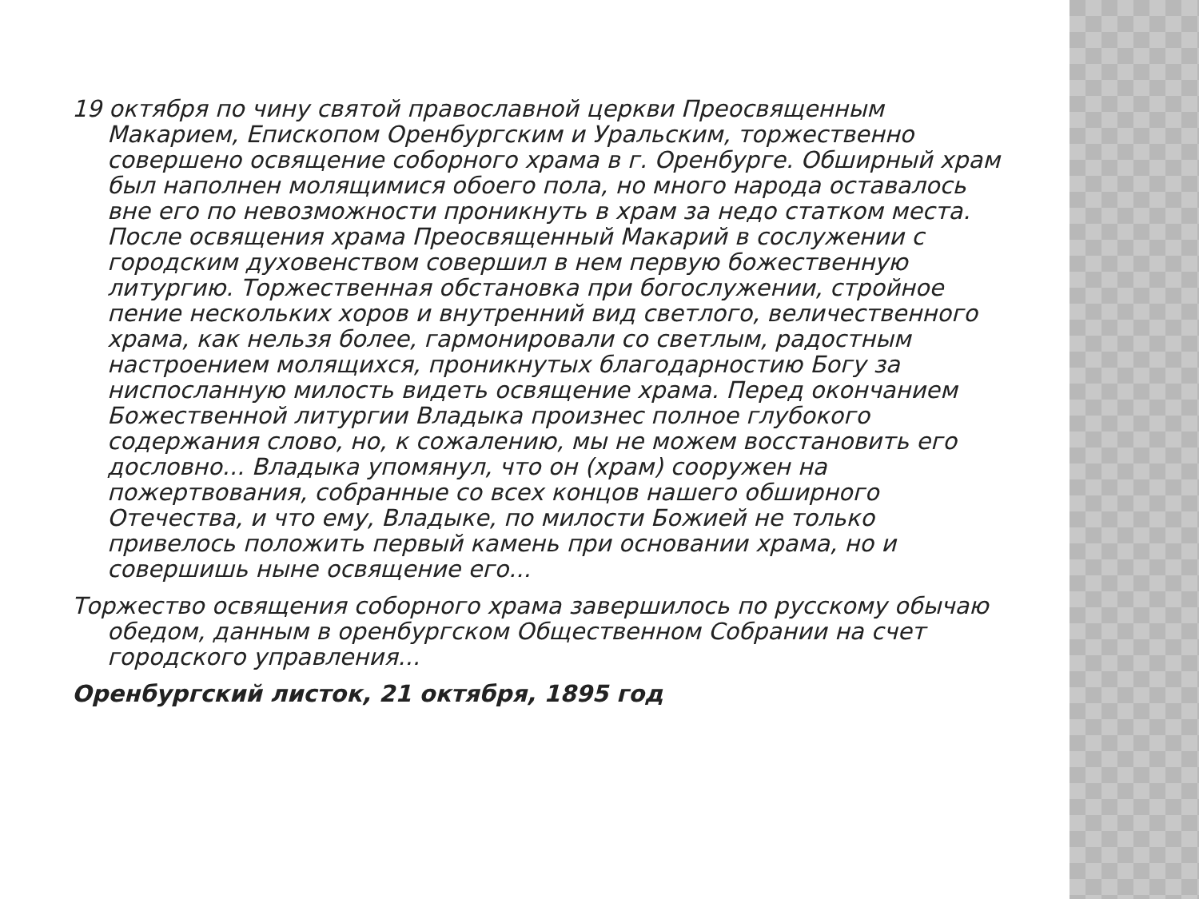19 октября по чину святой православной церкви Преосвященным Макарием, Епископом Оренбургским и Уральским, торжественно совершено освящение соборного храма в г. Оренбурге. Обширный храм был наполнен молящимися обоего пола, но много народа оставалось вне его по невозможности проникнуть в храм за недо статком места. После освящения храма Преосвященный Макарий в сослужении с городским духовенством совершил в нем первую божественную литургию. Торжественная обстановка при богослужении, стройное пение нескольких хоров и внутренний вид светлого, величественного храма, как нельзя более, гармонировали со светлым, радостным настроением молящихся, проникнутых благодарностию Богу за ниспосланную милость видеть освящение храма. Перед окончанием Божественной литургии Владыка произнес полное глубокого содержания слово, но, к сожалению, мы не можем восстановить его дословно... Владыка упомянул, что он (храм) сооружен на пожертвования, собранные со всех концов нашего обширного Отечества, и что ему, Владыке, по милости Божией не только привелось положить первый камень при основании храма, но и совершишь ныне освящение его...
Торжество освящения соборного храма завершилось по русскому обычаю обедом, данным в оренбургском Общественном Собрании на счет городского управления...
Оренбургский листок, 21 октября, 1895 год